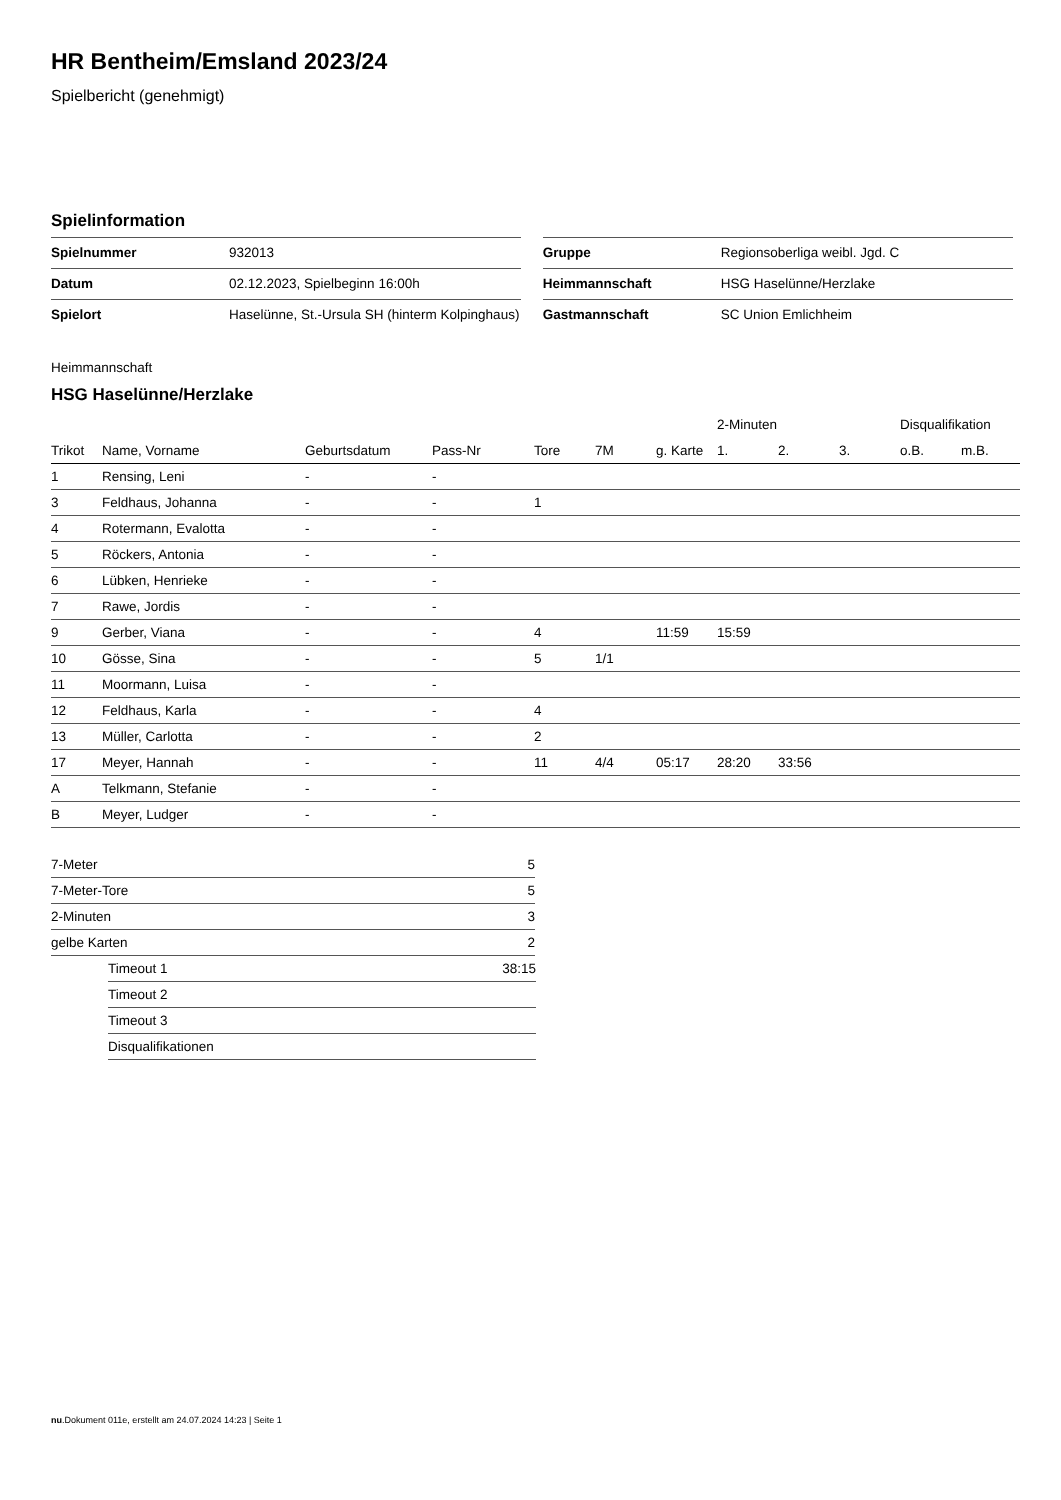HR Bentheim/Emsland 2023/24
Spielbericht (genehmigt)
Spielinformation
| Spielnummer | 932013 |
| Datum | 02.12.2023, Spielbeginn 16:00h |
| Spielort | Haselünne, St.-Ursula SH (hinterm Kolpinghaus) |
| Gruppe | Regionsoberliga weibl. Jgd. C |
| Heimmannschaft | HSG Haselünne/Herzlake |
| Gastmannschaft | SC Union Emlichheim |
Heimmannschaft
HSG Haselünne/Herzlake
| | | | | | | | 2-Minuten | | | Disqualifikation | |
| --- | --- | --- | --- | --- | --- | --- | --- | --- | --- | --- | --- |
| Trikot | Name, Vorname | Geburtsdatum | Pass-Nr | Tore | 7M | g. Karte | 1. | 2. | 3. | o.B. | m.B. |
| 1 | Rensing, Leni | - | - | | | | | | | | |
| 3 | Feldhaus, Johanna | - | - | 1 | | | | | | | |
| 4 | Rotermann, Evalotta | - | - | | | | | | | | |
| 5 | Röckers, Antonia | - | - | | | | | | | | |
| 6 | Lübken, Henrieke | - | - | | | | | | | | |
| 7 | Rawe, Jordis | - | - | | | | | | | | |
| 9 | Gerber, Viana | - | - | 4 | | 11:59 | 15:59 | | | | |
| 10 | Gösse, Sina | - | - | 5 | 1/1 | | | | | | |
| 11 | Moormann, Luisa | - | - | | | | | | | | |
| 12 | Feldhaus, Karla | - | - | 4 | | | | | | | |
| 13 | Müller, Carlotta | - | - | 2 | | | | | | | |
| 17 | Meyer, Hannah | - | - | 11 | 4/4 | 05:17 | 28:20 | 33:56 | | | |
| A | Telkmann, Stefanie | - | - | | | | | | | | |
| B | Meyer, Ludger | - | - | | | | | | | | |
| 7-Meter | 5 |
| 7-Meter-Tore | 5 |
| 2-Minuten | 3 |
| gelbe Karten | 2 |
| Timeout 1 | 38:15 |
| Timeout 2 | |
| Timeout 3 | |
| Disqualifikationen | |
nu.Dokument 011e, erstellt am 24.07.2024 14:23 | Seite 1